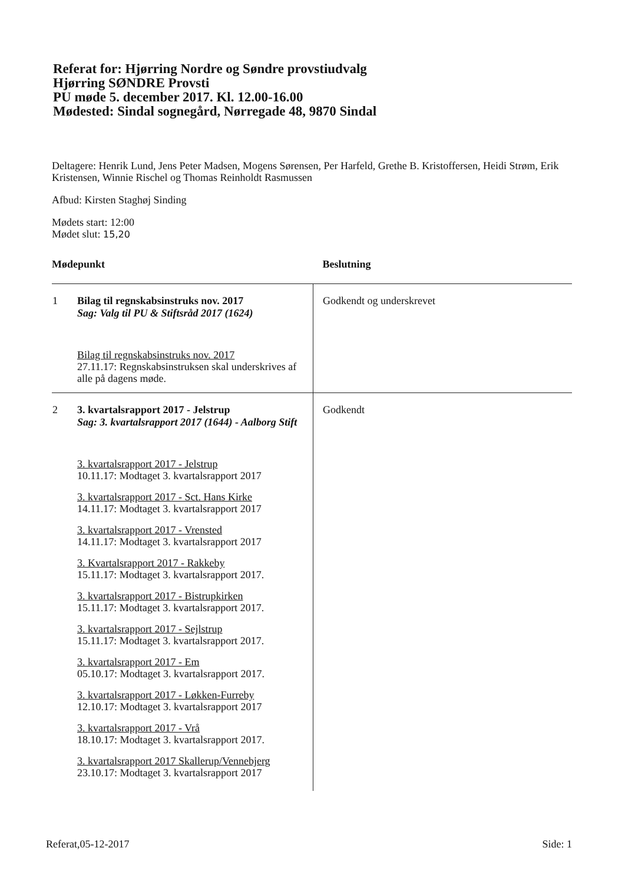Referat for: Hjørring Nordre og Søndre provstiudvalg
Hjørring SØNDRE Provsti
PU møde 5. december 2017. Kl. 12.00-16.00
Mødested: Sindal sognegård, Nørregade 48, 9870 Sindal
Deltagere: Henrik Lund, Jens Peter Madsen, Mogens Sørensen, Per Harfeld, Grethe B. Kristoffersen, Heidi Strøm, Erik Kristensen, Winnie Rischel og Thomas Reinholdt Rasmussen
Afbud: Kirsten Staghøj Sinding
Mødets start: 12:00
Mødet slut: 15,20
| Mødepunkt | | Beslutning |
| --- | --- | --- |
| 1 | Bilag til regnskabsinstruks nov. 2017 Sag: Valg til PU & Stiftsråd 2017 (1624) Bilag til regnskabsinstruks nov. 2017 27.11.17: Regnskabsinstruksen skal underskrives af alle på dagens møde. | Godkendt og underskrevet |
| 2 | 3. kvartalsrapport 2017 - Jelstrup Sag: 3. kvartalsrapport 2017 (1644) - Aalborg Stift 3. kvartalsrapport 2017 - Jelstrup 10.11.17: Modtaget 3. kvartalsrapport 2017 3. kvartalsrapport 2017 - Sct. Hans Kirke 14.11.17: Modtaget 3. kvartalsrapport 2017 3. kvartalsrapport 2017 - Vrensted 14.11.17: Modtaget 3. kvartalsrapport 2017 3. Kvartalsrapport 2017 - Rakkeby 15.11.17: Modtaget 3. kvartalsrapport 2017. 3. kvartalsrapport 2017 - Bistrupkirken 15.11.17: Modtaget 3. kvartalsrapport 2017. 3. kvartalsrapport 2017 - Sejlstrup 15.11.17: Modtaget 3. kvartalsrapport 2017. 3. kvartalsrapport 2017 - Em 05.10.17: Modtaget 3. kvartalsrapport 2017. 3. kvartalsrapport 2017 - Løkken-Furreby 12.10.17: Modtaget 3. kvartalsrapport 2017 3. kvartalsrapport 2017 - Vrå 18.10.17: Modtaget 3. kvartalsrapport 2017. 3. kvartalsrapport 2017 Skallerup/Vennebjerg 23.10.17: Modtaget 3. kvartalsrapport 2017 | Godkendt |
Referat,05-12-2017 Side: 1